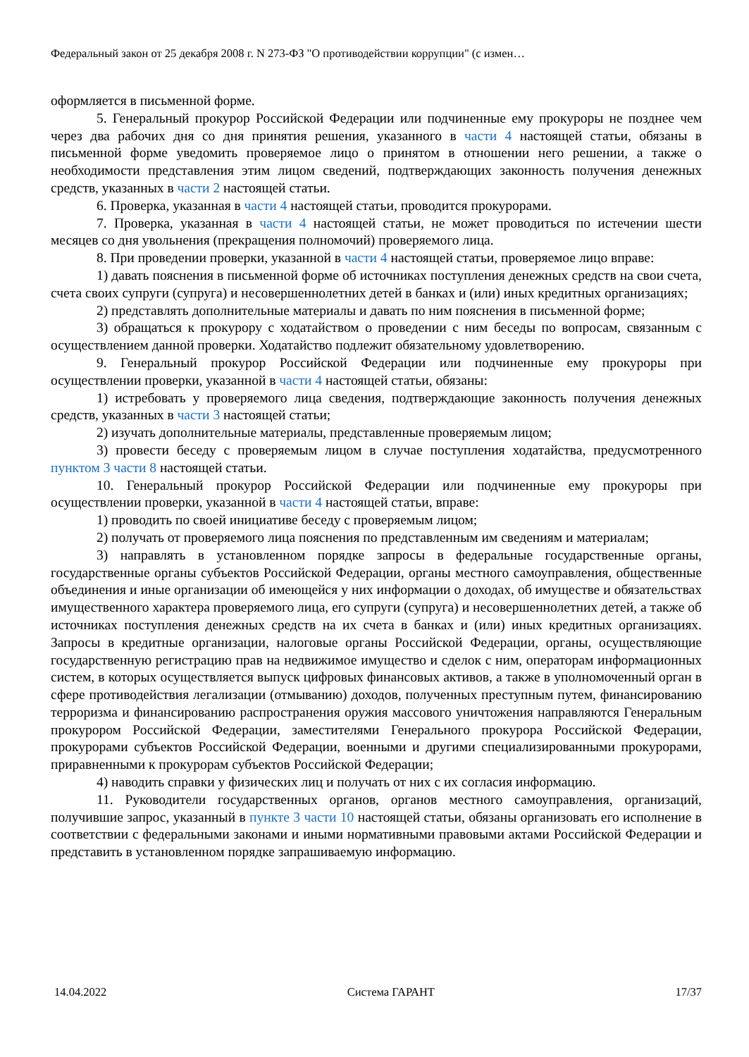Федеральный закон от 25 декабря 2008 г. N 273-ФЗ "О противодействии коррупции" (с измен…
оформляется в письменной форме.
5. Генеральный прокурор Российской Федерации или подчиненные ему прокуроры не позднее чем через два рабочих дня со дня принятия решения, указанного в части 4 настоящей статьи, обязаны в письменной форме уведомить проверяемое лицо о принятом в отношении него решении, а также о необходимости представления этим лицом сведений, подтверждающих законность получения денежных средств, указанных в части 2 настоящей статьи.
6. Проверка, указанная в части 4 настоящей статьи, проводится прокурорами.
7. Проверка, указанная в части 4 настоящей статьи, не может проводиться по истечении шести месяцев со дня увольнения (прекращения полномочий) проверяемого лица.
8. При проведении проверки, указанной в части 4 настоящей статьи, проверяемое лицо вправе:
1) давать пояснения в письменной форме об источниках поступления денежных средств на свои счета, счета своих супруги (супруга) и несовершеннолетних детей в банках и (или) иных кредитных организациях;
2) представлять дополнительные материалы и давать по ним пояснения в письменной форме;
3) обращаться к прокурору с ходатайством о проведении с ним беседы по вопросам, связанным с осуществлением данной проверки. Ходатайство подлежит обязательному удовлетворению.
9. Генеральный прокурор Российской Федерации или подчиненные ему прокуроры при осуществлении проверки, указанной в части 4 настоящей статьи, обязаны:
1) истребовать у проверяемого лица сведения, подтверждающие законность получения денежных средств, указанных в части 3 настоящей статьи;
2) изучать дополнительные материалы, представленные проверяемым лицом;
3) провести беседу с проверяемым лицом в случае поступления ходатайства, предусмотренного пунктом 3 части 8 настоящей статьи.
10. Генеральный прокурор Российской Федерации или подчиненные ему прокуроры при осуществлении проверки, указанной в части 4 настоящей статьи, вправе:
1) проводить по своей инициативе беседу с проверяемым лицом;
2) получать от проверяемого лица пояснения по представленным им сведениям и материалам;
3) направлять в установленном порядке запросы в федеральные государственные органы, государственные органы субъектов Российской Федерации, органы местного самоуправления, общественные объединения и иные организации об имеющейся у них информации о доходах, об имуществе и обязательствах имущественного характера проверяемого лица, его супруги (супруга) и несовершеннолетних детей, а также об источниках поступления денежных средств на их счета в банках и (или) иных кредитных организациях. Запросы в кредитные организации, налоговые органы Российской Федерации, органы, осуществляющие государственную регистрацию прав на недвижимое имущество и сделок с ним, операторам информационных систем, в которых осуществляется выпуск цифровых финансовых активов, а также в уполномоченный орган в сфере противодействия легализации (отмыванию) доходов, полученных преступным путем, финансированию терроризма и финансированию распространения оружия массового уничтожения направляются Генеральным прокурором Российской Федерации, заместителями Генерального прокурора Российской Федерации, прокурорами субъектов Российской Федерации, военными и другими специализированными прокурорами, приравненными к прокурорам субъектов Российской Федерации;
4) наводить справки у физических лиц и получать от них с их согласия информацию.
11. Руководители государственных органов, органов местного самоуправления, организаций, получившие запрос, указанный в пункте 3 части 10 настоящей статьи, обязаны организовать его исполнение в соответствии с федеральными законами и иными нормативными правовыми актами Российской Федерации и представить в установленном порядке запрашиваемую информацию.
14.04.2022 Система ГАРАНТ 17/37